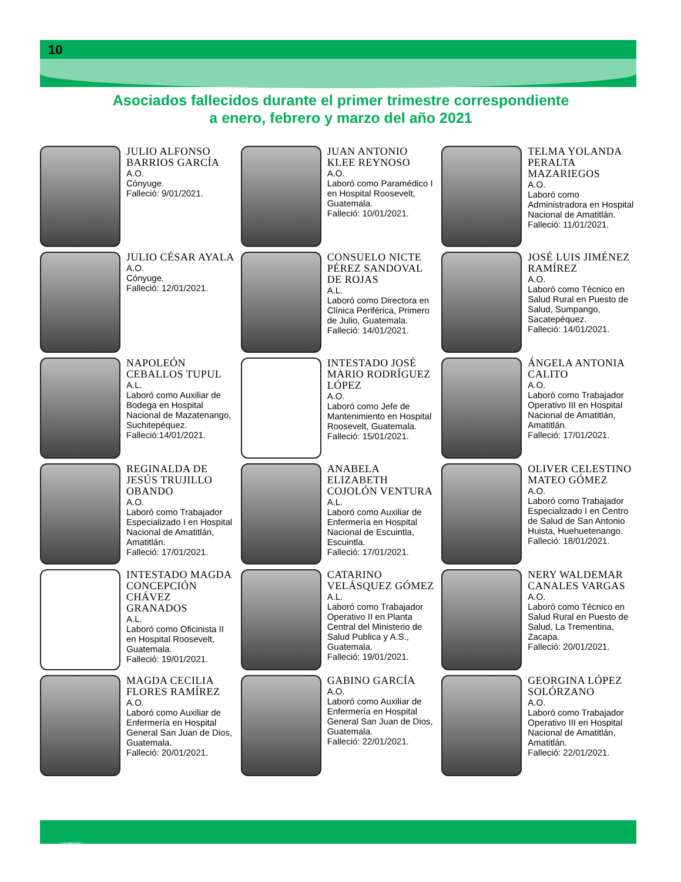10
Asociados fallecidos durante el primer trimestre correspondiente
a enero, febrero y marzo del año 2021
JULIO ALFONSO BARRIOS GARCÍA
A.O.
Cónyuge.
Falleció: 9/01/2021.
JUAN ANTONIO KLEE REYNOSO
A.O.
Laboró como Paramédico I en Hospital Roosevelt, Guatemala.
Falleció: 10/01/2021.
TELMA YOLANDA PERALTA MAZARIEGOS
A.O.
Laboró como Administradora en Hospital Nacional de Amatitlán.
Falleció: 11/01/2021.
JULIO CÉSAR AYALA
A.O.
Cónyuge.
Falleció: 12/01/2021.
CONSUELO NICTE PÉREZ SANDOVAL DE ROJAS
A.L.
Laboró como Directora en Clínica Periférica, Primero de Julio, Guatemala.
Falleció: 14/01/2021.
JOSÉ LUIS JIMÉNEZ RAMÍREZ
A.O.
Laboró como Técnico en Salud Rural en Puesto de Salud, Sumpango, Sacatepéquez.
Falleció: 14/01/2021.
NAPOLEÓN CEBALLOS TUPUL
A.L.
Laboró como Auxiliar de Bodega en Hospital Nacional de Mazatenango, Suchitepéquez.
Falleció:14/01/2021.
INTESTADO JOSÉ MARIO RODRÍGUEZ LÓPEZ
A.O.
Laboró como Jefe de Mantenimiento en Hospital Roosevelt, Guatemala.
Falleció: 15/01/2021.
ÁNGELA ANTONIA CALITO
A.O.
Laboró como Trabajador Operativo III en Hospital Nacional de Amatitlán, Amatitlán.
Falleció: 17/01/2021.
REGINALDA DE JESÚS TRUJILLO OBANDO
A.O.
Laboró como Trabajador Especializado I en Hospital Nacional de Amatitlán, Amatitlán.
Falleció: 17/01/2021.
ANABELA ELIZABETH COJOLÓN VENTURA
A.L.
Laboró como Auxiliar de Enfermería en Hospital Nacional de Escuintla, Escuintla.
Falleció: 17/01/2021.
OLIVER CELESTINO MATEO GÓMEZ
A.O.
Laboró como Trabajador Especializado I en Centro de Salud de San Antonio Huista, Huehuetenango.
Falleció: 18/01/2021.
INTESTADO MAGDA CONCEPCIÓN CHÁVEZ GRANADOS
A.L.
Laboró como Oficinista II en Hospital Roosevelt, Guatemala.
Falleció: 19/01/2021.
CATARINO VELÁSQUEZ GÓMEZ
A.L.
Laboró como Trabajador Operativo II en Planta Central del Ministerio de Salud Publica y A.S., Guatemala.
Falleció: 19/01/2021.
NERY WALDEMAR CANALES VARGAS
A.O.
Laboró como Técnico en Salud Rural en Puesto de Salud, La Trementina, Zacapa.
Falleció: 20/01/2021.
MAGDA CECILIA FLORES RAMÍREZ
A.O.
Laboró como Auxiliar de Enfermería en Hospital General San Juan de Dios, Guatemala.
Falleció: 20/01/2021.
GABINO GARCÍA
A.O.
Laboró como Auxiliar de Enfermería en Hospital General San Juan de Dios, Guatemala.
Falleció: 22/01/2021.
GEORGINA LÓPEZ SOLÓRZANO
A.O.
Laboró como Trabajador Operativo III en Hospital Nacional de Amatitlán, Amatitlán.
Falleció: 22/01/2021.
ASAPESPU